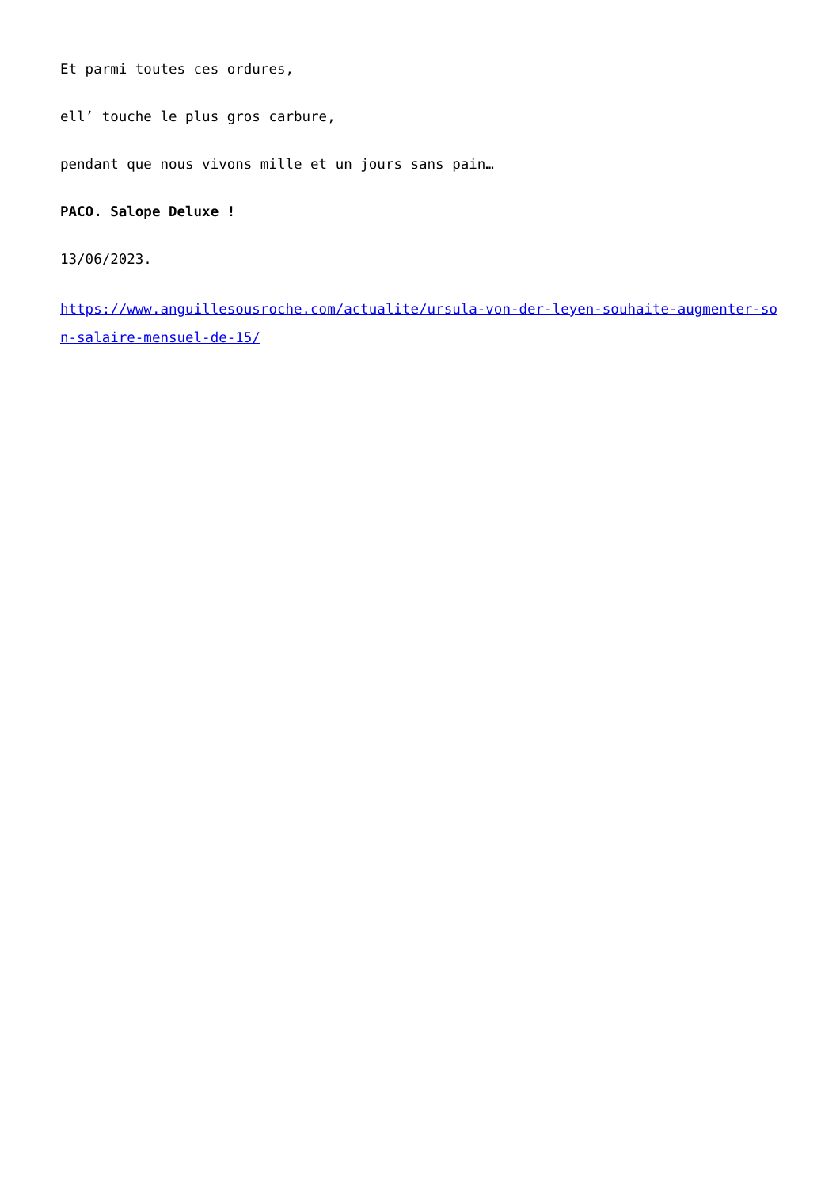Et parmi toutes ces ordures,
ell’ touche le plus gros carbure,
pendant que nous vivons mille et un jours sans pain…
PACO. Salope Deluxe !
13/06/2023.
https://www.anguillesousroche.com/actualite/ursula-von-der-leyen-souhaite-augmenter-son-salaire-mensuel-de-15/